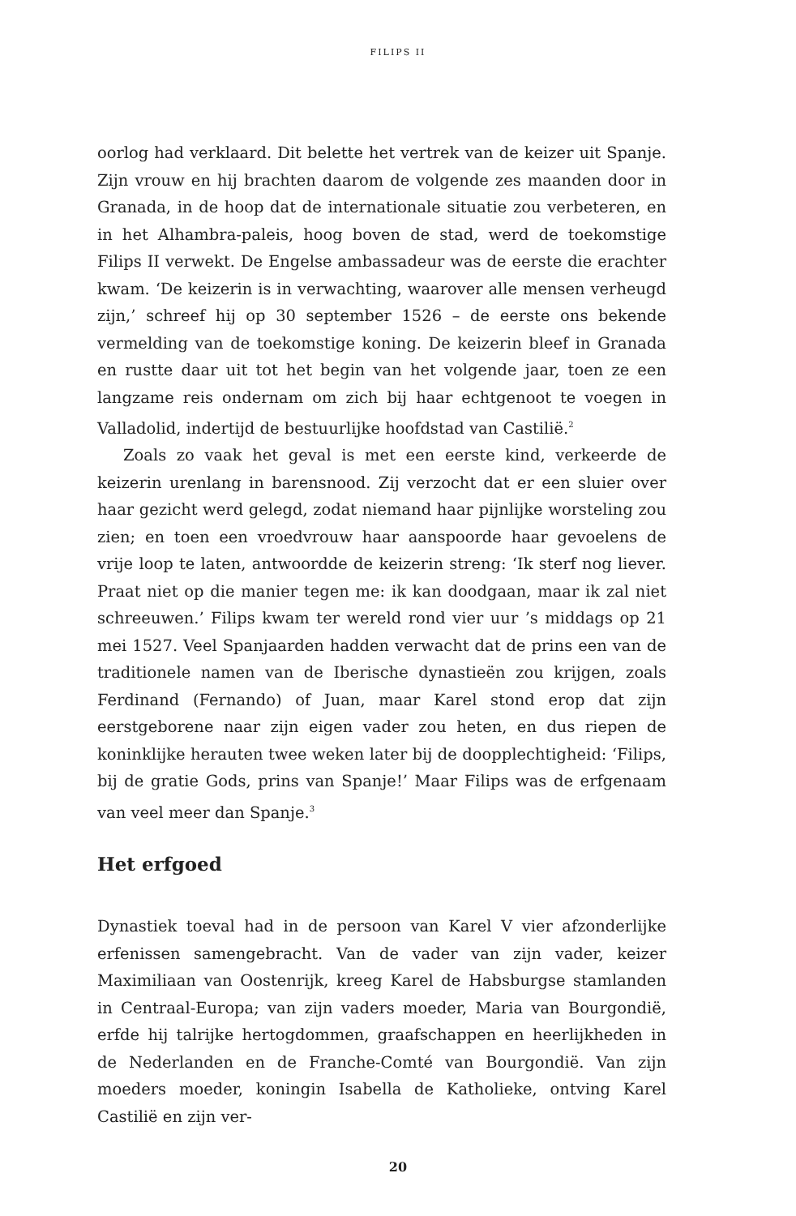FILIPS II
oorlog had verklaard. Dit belette het vertrek van de keizer uit Spanje. Zijn vrouw en hij brachten daarom de volgende zes maanden door in Granada, in de hoop dat de internationale situatie zou verbeteren, en in het Alhambra-paleis, hoog boven de stad, werd de toekomstige Filips II verwekt. De Engelse ambassadeur was de eerste die erachter kwam. ‘De keizerin is in verwachting, waarover alle mensen verheugd zijn,’ schreef hij op 30 september 1526 – de eerste ons bekende vermelding van de toekomstige koning. De keizerin bleef in Granada en rustte daar uit tot het begin van het volgende jaar, toen ze een langzame reis ondernam om zich bij haar echtgenoot te voegen in Valladolid, indertijd de bestuurlijke hoofdstad van Castilië.<sup>2</sup>
Zoals zo vaak het geval is met een eerste kind, verkeerde de keizerin urenlang in barensnood. Zij verzocht dat er een sluier over haar gezicht werd gelegd, zodat niemand haar pijnlijke worsteling zou zien; en toen een vroedvrouw haar aanspoorde haar gevoelens de vrije loop te laten, antwoordde de keizerin streng: ‘Ik sterf nog liever. Praat niet op die manier tegen me: ik kan doodgaan, maar ik zal niet schreeuwen.’ Filips kwam ter wereld rond vier uur ’s middags op 21 mei 1527. Veel Spanjaarden hadden verwacht dat de prins een van de traditionele namen van de Iberische dynastieën zou krijgen, zoals Ferdinand (Fernando) of Juan, maar Karel stond erop dat zijn eerstgeborene naar zijn eigen vader zou heten, en dus riepen de koninklijke herauten twee weken later bij de doopplechtigheid: ‘Filips, bij de gratie Gods, prins van Spanje!’ Maar Filips was de erfgenaam van veel meer dan Spanje.<sup>3</sup>
Het erfgoed
Dynastiek toeval had in de persoon van Karel V vier afzonderlijke erfenissen samengebracht. Van de vader van zijn vader, keizer Maximiliaan van Oostenrijk, kreeg Karel de Habsburgse stamlanden in Centraal-Europa; van zijn vaders moeder, Maria van Bourgondië, erfde hij talrijke hertogdommen, graafschappen en heerlijkheden in de Nederlanden en de Franche-Comté van Bourgondië. Van zijn moeders moeder, koningin Isabella de Katholieke, ontving Karel Castilië en zijn ver-
20